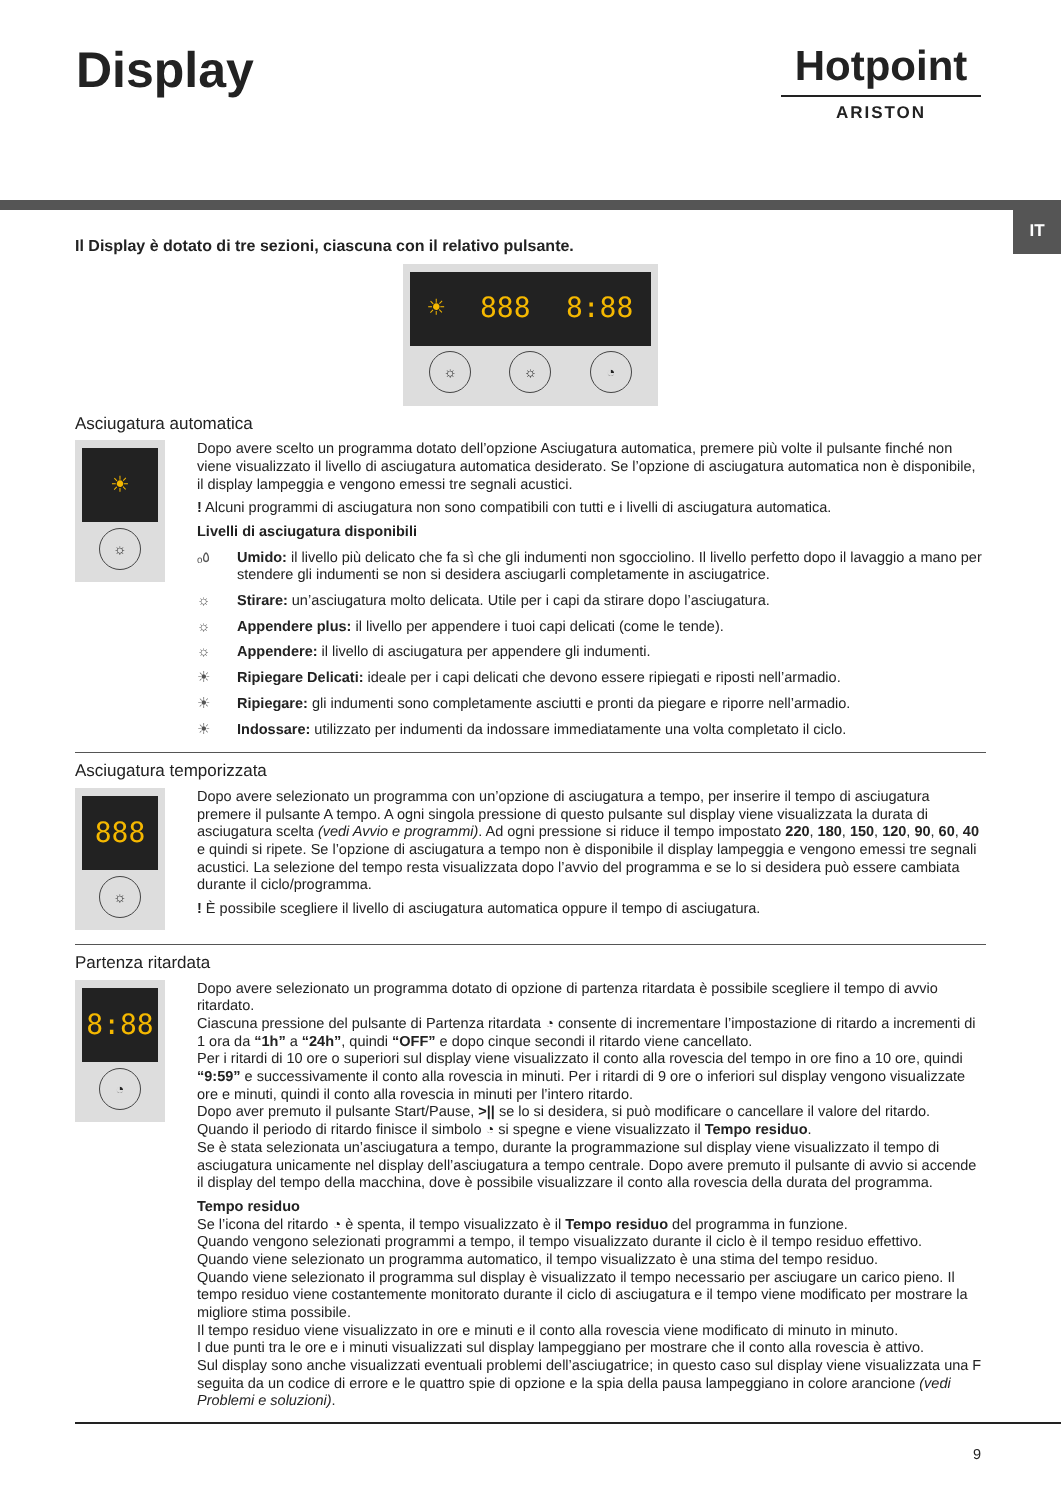Display
Hotpoint
ARISTON
IT
Il Display è dotato di tre sezioni, ciascuna con il relativo pulsante.
☀ 888 8:88
☼ ☼ ◔
Asciugatura automatica
☀
☼
Dopo avere scelto un programma dotato dell’opzione Asciugatura automatica, premere più volte il pulsante finché non viene visualizzato il livello di asciugatura automatica desiderato. Se l’opzione di asciugatura automatica non è disponibile, il display lampeggia e vengono emessi tre segnali acustici.
! Alcuni programmi di asciugatura non sono compatibili con tutti e i livelli di asciugatura automatica.
Livelli di asciugatura disponibili
ₒ٥ Umido: il livello più delicato che fa sì che gli indumenti non sgocciolino. Il livello perfetto dopo il lavaggio a mano per stendere gli indumenti se non si desidera asciugarli completamente in asciugatrice.
☼ Stirare: un’asciugatura molto delicata. Utile per i capi da stirare dopo l’asciugatura.
☼ Appendere plus: il livello per appendere i tuoi capi delicati (come le tende).
☼ Appendere: il livello di asciugatura per appendere gli indumenti.
☀ Ripiegare Delicati: ideale per i capi delicati che devono essere ripiegati e riposti nell’armadio.
☀ Ripiegare: gli indumenti sono completamente asciutti e pronti da piegare e riporre nell’armadio.
☀ Indossare: utilizzato per indumenti da indossare immediatamente una volta completato il ciclo.
Asciugatura temporizzata
888
☼
Dopo avere selezionato un programma con un’opzione di asciugatura a tempo, per inserire il tempo di asciugatura premere il pulsante A tempo. A ogni singola pressione di questo pulsante sul display viene visualizzata la durata di asciugatura scelta (vedi Avvio e programmi). Ad ogni pressione si riduce il tempo impostato 220, 180, 150, 120, 90, 60, 40 e quindi si ripete. Se l’opzione di asciugatura a tempo non è disponibile il display lampeggia e vengono emessi tre segnali acustici. La selezione del tempo resta visualizzata dopo l’avvio del programma e se lo si desidera può essere cambiata durante il ciclo/programma.
! È possibile scegliere il livello di asciugatura automatica oppure il tempo di asciugatura.
Partenza ritardata
8:88
◔
Dopo avere selezionato un programma dotato di opzione di partenza ritardata è possibile scegliere il tempo di avvio ritardato.
Ciascuna pressione del pulsante di Partenza ritardata ◔ consente di incrementare l’impostazione di ritardo a incrementi di 1 ora da “1h” a “24h”, quindi “OFF” e dopo cinque secondi il ritardo viene cancellato.
Per i ritardi di 10 ore o superiori sul display viene visualizzato il conto alla rovescia del tempo in ore fino a 10 ore, quindi “9:59” e successivamente il conto alla rovescia in minuti. Per i ritardi di 9 ore o inferiori sul display vengono visualizzate ore e minuti, quindi il conto alla rovescia in minuti per l’intero ritardo.
Dopo aver premuto il pulsante Start/Pause, >|| se lo si desidera, si può modificare o cancellare il valore del ritardo.
Quando il periodo di ritardo finisce il simbolo ◔ si spegne e viene visualizzato il Tempo residuo.
Se è stata selezionata un’asciugatura a tempo, durante la programmazione sul display viene visualizzato il tempo di asciugatura unicamente nel display dell’asciugatura a tempo centrale. Dopo avere premuto il pulsante di avvio si accende il display del tempo della macchina, dove è possibile visualizzare il conto alla rovescia della durata del programma.
Tempo residuo
Se l’icona del ritardo ◔ è spenta, il tempo visualizzato è il Tempo residuo del programma in funzione.
Quando vengono selezionati programmi a tempo, il tempo visualizzato durante il ciclo è il tempo residuo effettivo.
Quando viene selezionato un programma automatico, il tempo visualizzato è una stima del tempo residuo.
Quando viene selezionato il programma sul display è visualizzato il tempo necessario per asciugare un carico pieno. Il tempo residuo viene costantemente monitorato durante il ciclo di asciugatura e il tempo viene modificato per mostrare la migliore stima possibile.
Il tempo residuo viene visualizzato in ore e minuti e il conto alla rovescia viene modificato di minuto in minuto.
I due punti tra le ore e i minuti visualizzati sul display lampeggiano per mostrare che il conto alla rovescia è attivo.
Sul display sono anche visualizzati eventuali problemi dell’asciugatrice; in questo caso sul display viene visualizzata una F seguita da un codice di errore e le quattro spie di opzione e la spia della pausa lampeggiano in colore arancione (vedi Problemi e soluzioni).
9